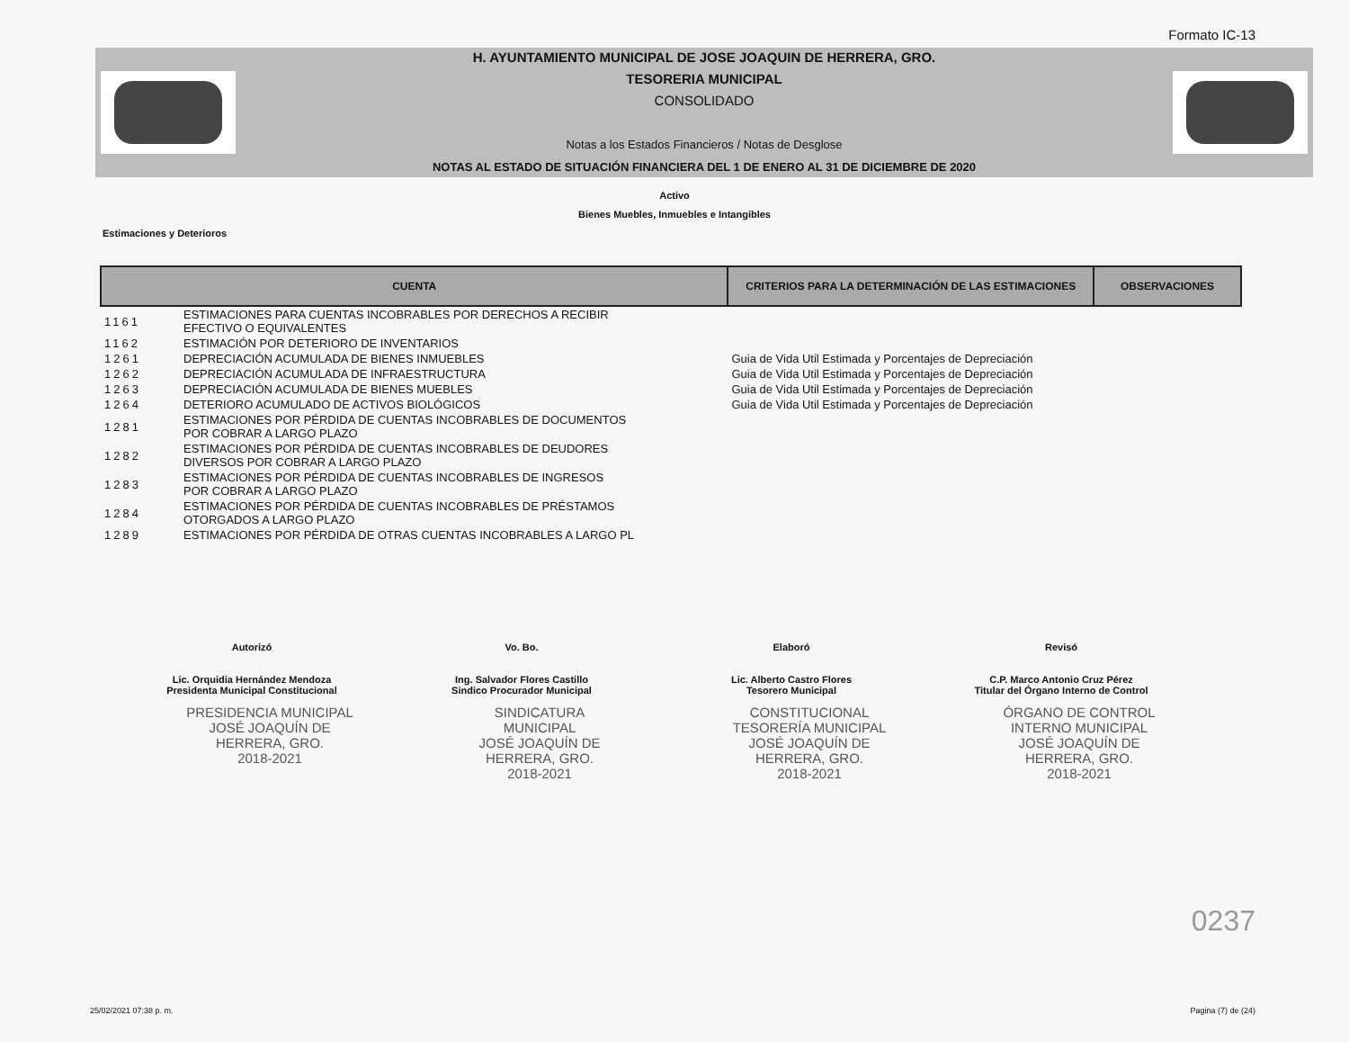Formato IC-13
H. AYUNTAMIENTO MUNICIPAL DE JOSE JOAQUIN DE HERRERA, GRO.
TESORERIA MUNICIPAL
CONSOLIDADO
Notas a los Estados Financieros / Notas de Desglose
NOTAS AL ESTADO DE SITUACIÓN FINANCIERA DEL 1 DE ENERO AL 31 DE DICIEMBRE DE 2020
Activo
Bienes Muebles, Inmuebles e Intangibles
Estimaciones y Deterioros
| CUENTA | | CRITERIOS PARA LA DETERMINACIÓN DE LAS ESTIMACIONES | OBSERVACIONES |
| --- | --- | --- | --- |
| 1161 | ESTIMACIONES PARA CUENTAS INCOBRABLES POR DERECHOS A RECIBIR EFECTIVO O EQUIVALENTES | | |
| 1162 | ESTIMACIÓN POR DETERIORO DE INVENTARIOS | | |
| 1261 | DEPRECIACIÓN ACUMULADA DE BIENES INMUEBLES | Guia de Vida Util Estimada y Porcentajes de Depreciación | |
| 1262 | DEPRECIACIÓN ACUMULADA DE INFRAESTRUCTURA | Guia de Vida Util Estimada y Porcentajes de Depreciación | |
| 1263 | DEPRECIACIÓN ACUMULADA DE BIENES MUEBLES | Guia de Vida Util Estimada y Porcentajes de Depreciación | |
| 1264 | DETERIORO ACUMULADO DE ACTIVOS BIOLÓGICOS | Guia de Vida Util Estimada y Porcentajes de Depreciación | |
| 1281 | ESTIMACIONES POR PÉRDIDA DE CUENTAS INCOBRABLES DE DOCUMENTOS POR COBRAR A LARGO PLAZO | | |
| 1282 | ESTIMACIONES POR PÉRDIDA DE CUENTAS INCOBRABLES DE DEUDORES DIVERSOS POR COBRAR A LARGO PLAZO | | |
| 1283 | ESTIMACIONES POR PÉRDIDA DE CUENTAS INCOBRABLES DE INGRESOS POR COBRAR A LARGO PLAZO | | |
| 1284 | ESTIMACIONES POR PÉRDIDA DE CUENTAS INCOBRABLES DE PRÉSTAMOS OTORGADOS A LARGO PLAZO | | |
| 1289 | ESTIMACIONES POR PÉRDIDA DE OTRAS CUENTAS INCOBRABLES A LARGO PL | | |
Autorizó
Lic. Orquidia Hernández Mendoza
Presidenta Municipal Constitucional
Vo. Bo.
Ing. Salvador Flores Castillo
Sindico Procurador Municipal
Elaboró
Lic. Alberto Castro Flores
Tesorero Municipal
Revisó
C.P. Marco Antonio Cruz Pérez
Titular del Órgano Interno de Control
PRESIDENCIA MUNICIPAL
JOSÉ JOAQUÍN DE
HERRERA, GRO.
2018-2021
SINDICATURA
MUNICIPAL
JOSÉ JOAQUÍN DE
HERRERA, GRO.
2018-2021
CONSTITUCIONAL
TESORERÍA MUNICIPAL
JOSÉ JOAQUÍN DE
HERRERA, GRO.
2018-2021
ÓRGANO DE CONTROL
INTERNO MUNICIPAL
JOSÉ JOAQUÍN DE
HERRERA, GRO.
2018-2021
0237
25/02/2021 07:38 p. m. Pagina (7) de (24)